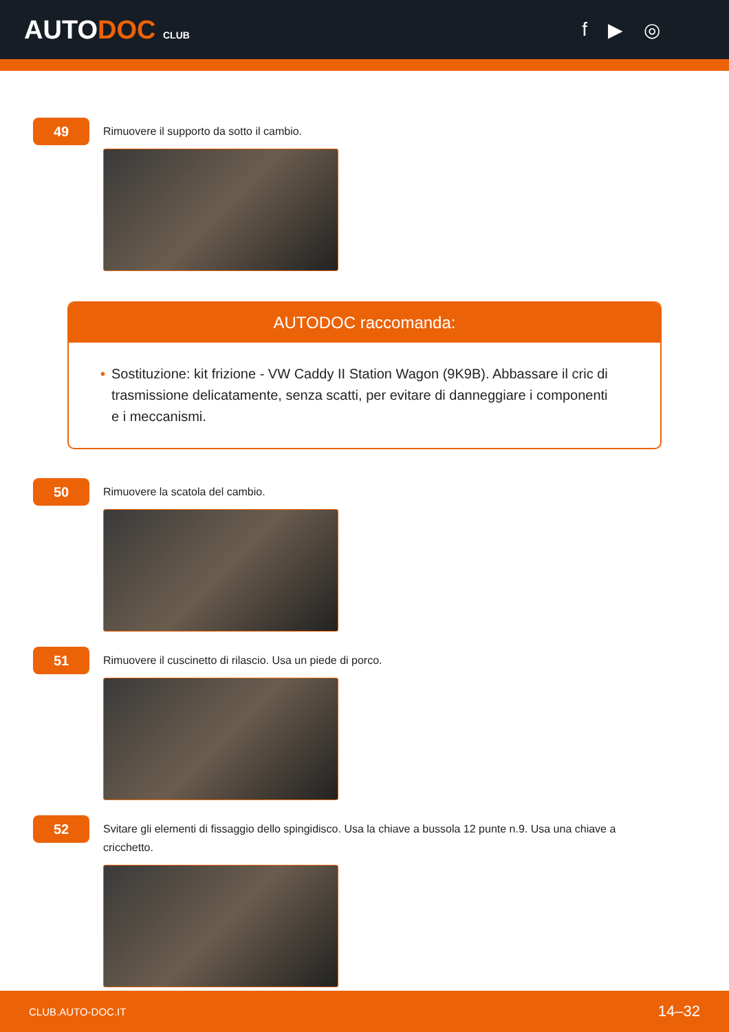AUTODOC CLUB
f ▶ ◎
49
Rimuovere il supporto da sotto il cambio.
AUTODOC raccomanda:
• Sostituzione: kit frizione - VW Caddy II Station Wagon (9K9B). Abbassare il cric di trasmissione delicatamente, senza scatti, per evitare di danneggiare i componenti e i meccanismi.
50
Rimuovere la scatola del cambio.
51
Rimuovere il cuscinetto di rilascio. Usa un piede di porco.
52
Svitare gli elementi di fissaggio dello spingidisco. Usa la chiave a bussola 12 punte n.9. Usa una chiave a cricchetto.
CLUB.AUTO-DOC.IT 14–32